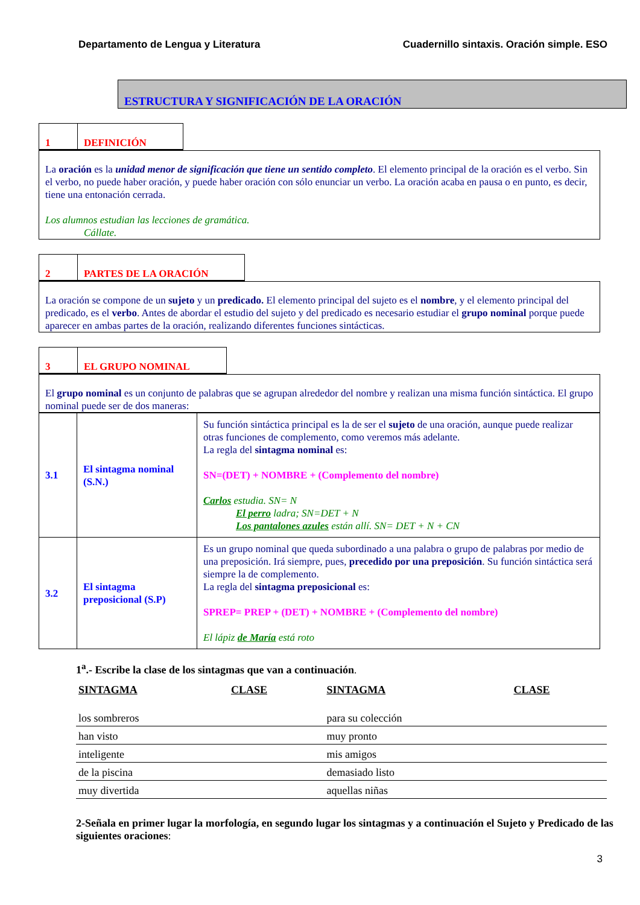Departamento de Lengua y Literatura Cuadernillo sintaxis. Oración simple. ESO
ESTRUCTURA Y SIGNIFICACIÓN DE LA ORACIÓN
1 DEFINICIÓN
La oración es la unidad menor de significación que tiene un sentido completo. El elemento principal de la oración es el verbo. Sin el verbo, no puede haber oración, y puede haber oración con sólo enunciar un verbo. La oración acaba en pausa o en punto, es decir, tiene una entonación cerrada.
Los alumnos estudian las lecciones de gramática.
Cállate.
2 PARTES DE LA ORACIÓN
La oración se compone de un sujeto y un predicado. El elemento principal del sujeto es el nombre, y el elemento principal del predicado, es el verbo. Antes de abordar el estudio del sujeto y del predicado es necesario estudiar el grupo nominal porque puede aparecer en ambas partes de la oración, realizando diferentes funciones sintácticas.
3 EL GRUPO NOMINAL
El grupo nominal es un conjunto de palabras que se agrupan alrededor del nombre y realizan una misma función sintáctica. El grupo nominal puede ser de dos maneras:
| 3.1 | El sintagma nominal (S.N.) | Su función sintáctica principal es la de ser el sujeto de una oración, aunque puede realizar otras funciones de complemento, como veremos más adelante. La regla del sintagma nominal es: SN=(DET) + NOMBRE + (Complemento del nombre) Carlos estudia. SN= N El perro ladra; SN=DET + N Los pantalones azules están allí. SN= DET + N + CN |
| 3.2 | El sintagma preposicional (S.P) | Es un grupo nominal que queda subordinado a una palabra o grupo de palabras por medio de una preposición. Irá siempre, pues, precedido por una preposición . Su función sintáctica será siempre la de complemento. La regla del sintagma preposicional es: SPREP= PREP + (DET) + NOMBRE + (Complemento del nombre) El lápiz de María está roto |
1<sup>a</sup>.- Escribe la clase de los sintagmas que van a continuación.
| SINTAGMA | CLASE | SINTAGMA | CLASE |
| --- | --- | --- | --- |
| los sombreros | | para su colección | |
| han visto | | muy pronto | |
| inteligente | | mis amigos | |
| de la piscina | | demasiado listo | |
| muy divertida | | aquellas niñas | |
2-Señala en primer lugar la morfología, en segundo lugar los sintagmas y a continuación el Sujeto y Predicado de las siguientes oraciones:
3